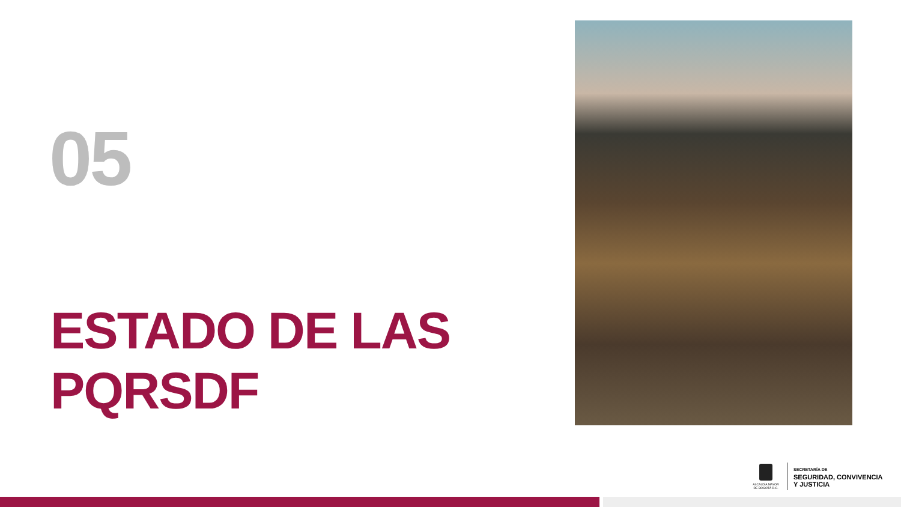05
ESTADO DE LAS
PQRSDF
ALCALDÍA MAYOR DE BOGOTÁ D.C.
SECRETARÍA DE
SEGURIDAD, CONVIVENCIA
Y JUSTICIA